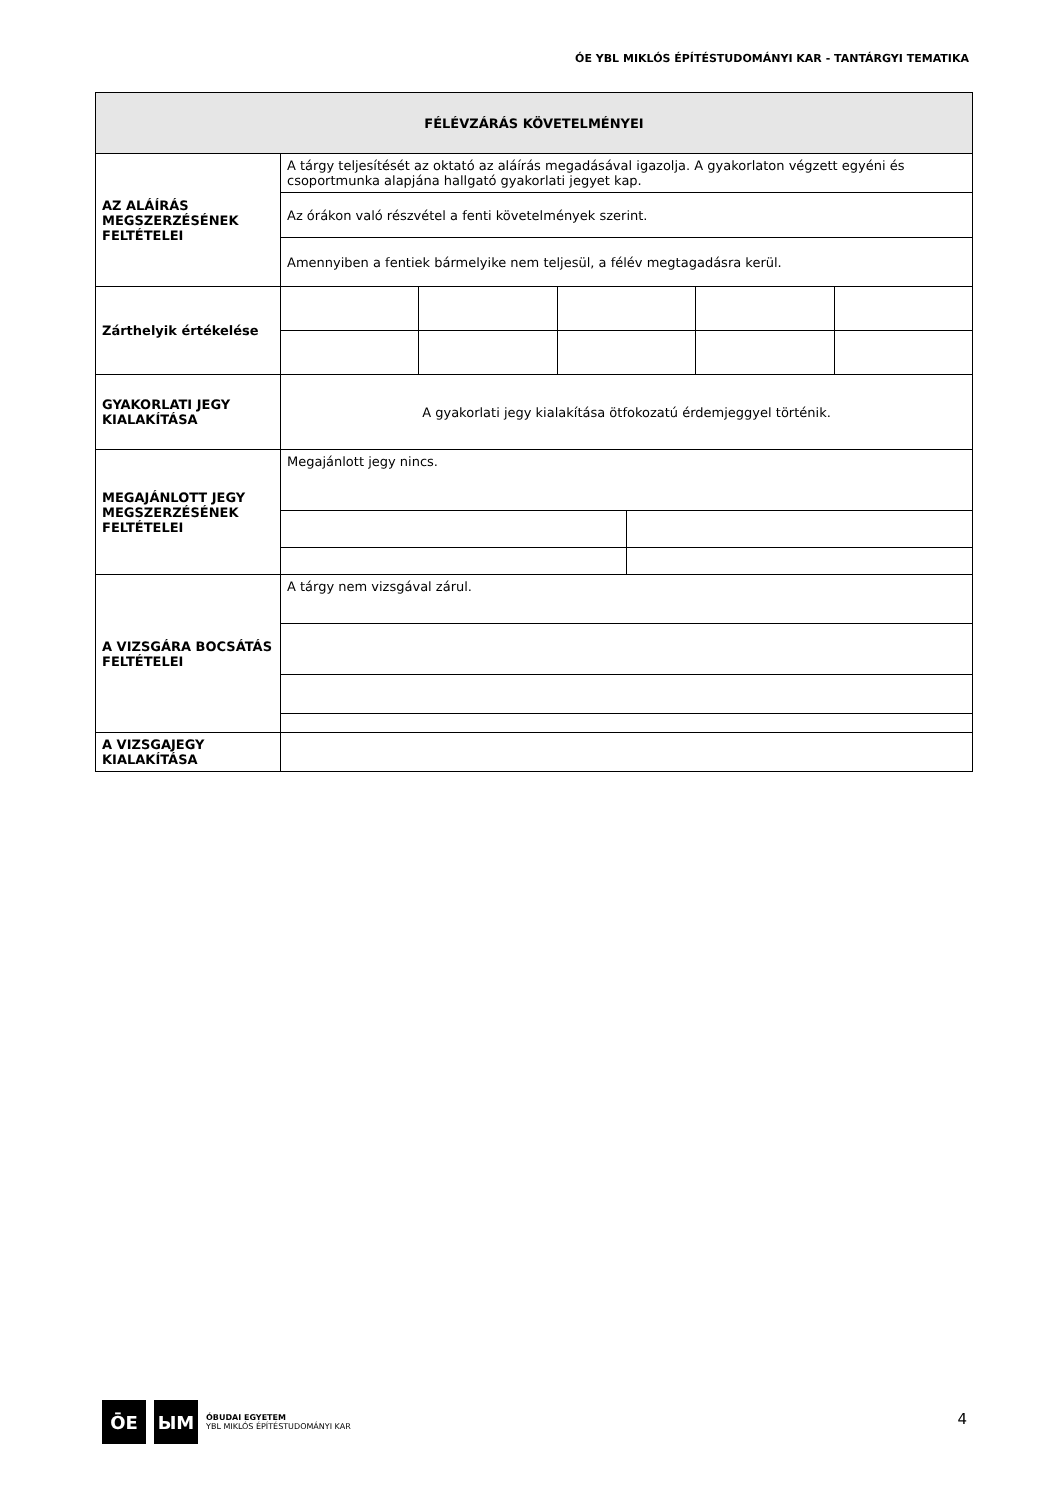ÓE YBL MIKLÓS ÉPÍTÉSTUDOMÁNYI KAR - TANTÁRGYI TEMATIKA
| FÉLÉVZÁRÁS KÖVETELMÉNYEI | | | | | | |
| --- | --- | --- | --- | --- | --- | --- |
| AZ ALÁÍRÁS MEGSZERZÉSÉNEK FELTÉTELEI | A tárgy teljesítését az oktató az aláírás megadásával igazolja. A gyakorlaton végzett egyéni és csoportmunka alapjána hallgató gyakorlati jegyet kap. | | | | | |
| | Az órákon való részvétel a fenti követelmények szerint. | | | | | |
| | Amennyiben a fentiek bármelyike nem teljesül, a félév megtagadásra kerül. | | | | | |
| Zárthelyik értékelése | | | | | | |
| GYAKORLATI JEGY KIALAKÍTÁSA | A gyakorlati jegy kialakítása ötfokozatú érdemjeggyel történik. | | | | | |
| MEGAJÁNLOTT JEGY MEGSZERZÉSÉNEK FELTÉTELEI | Megajánlott jegy nincs. | | | | | |
| A VIZSGÁRA BOCSÁTÁS FELTÉTELEI | A tárgy nem vizsgával zárul. | | | | | |
| A VIZSGAJEGY KIALAKÍTÁSA | | | | | | |
ŌE ЫM
ÓBUDAI EGYETEM
YBL MIKLÓS ÉPÍTÉSTUDOMÁNYI KAR
4